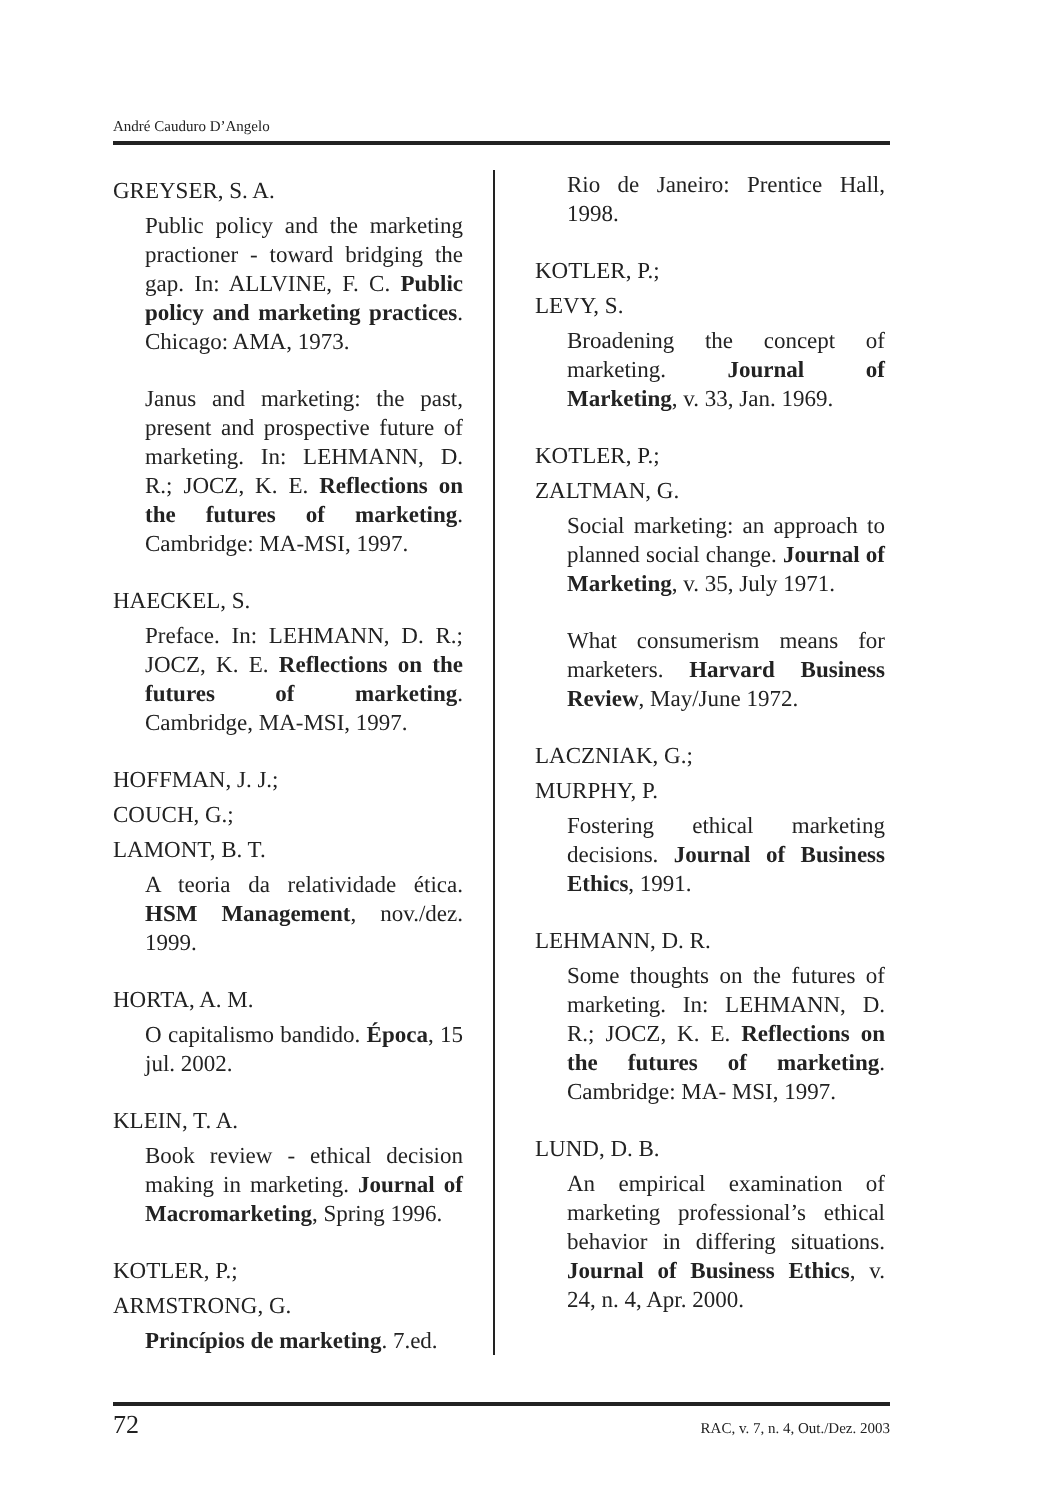André Cauduro D’Angelo
GREYSER, S. A.
Public policy and the marketing practioner - toward bridging the gap. In: ALLVINE, F. C. Public policy and marketing practices. Chicago: AMA, 1973.
Janus and marketing: the past, present and prospective future of marketing. In: LEHMANN, D. R.; JOCZ, K. E. Reflections on the futures of marketing. Cambridge: MA-MSI, 1997.
HAECKEL, S.
Preface. In: LEHMANN, D. R.; JOCZ, K. E. Reflections on the futures of marketing. Cambridge, MA-MSI, 1997.
HOFFMAN, J. J.;
COUCH, G.;
LAMONT, B. T.
A teoria da relatividade ética. HSM Management, nov./dez. 1999.
HORTA, A. M.
O capitalismo bandido. Época, 15 jul. 2002.
KLEIN, T. A.
Book review - ethical decision making in marketing. Journal of Macromarketing, Spring 1996.
KOTLER, P.;
ARMSTRONG, G.
Princípios de marketing. 7.ed.
Rio de Janeiro: Prentice Hall, 1998.
KOTLER, P.;
LEVY, S.
Broadening the concept of marketing. Journal of Marketing, v. 33, Jan. 1969.
KOTLER, P.;
ZALTMAN, G.
Social marketing: an approach to planned social change. Journal of Marketing, v. 35, July 1971.
What consumerism means for marketers. Harvard Business Review, May/June 1972.
LACZNIAK, G.;
MURPHY, P.
Fostering ethical marketing decisions. Journal of Business Ethics, 1991.
LEHMANN, D. R.
Some thoughts on the futures of marketing. In: LEHMANN, D. R.; JOCZ, K. E. Reflections on the futures of marketing. Cambridge: MA- MSI, 1997.
LUND, D. B.
An empirical examination of marketing professional’s ethical behavior in differing situations. Journal of Business Ethics, v. 24, n. 4, Apr. 2000.
72 RAC, v. 7, n. 4, Out./Dez. 2003